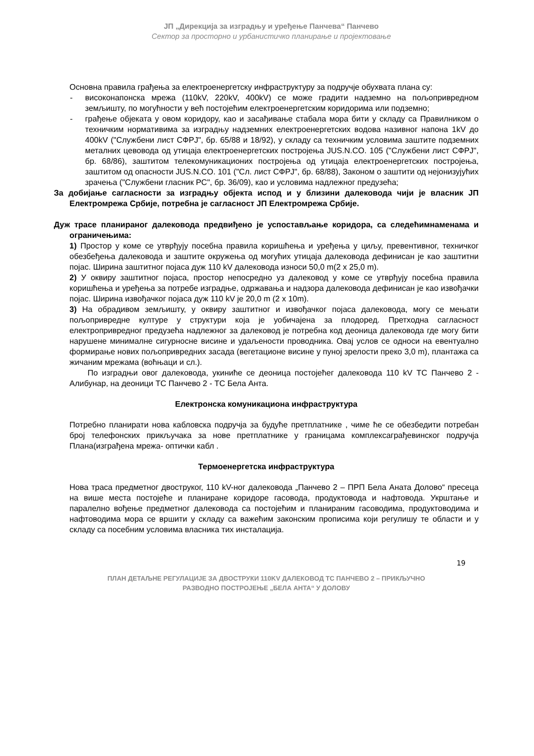ЈП „Дирекција за изградњу и уређење Панчева“ Панчево
Сектор за просторно и урбанистичко планирање и пројектовање
Основна правила грађења за електроенергетску инфраструктуру за подручје обухвата плана су:
- високонапонска мрежа (110kV, 220kV, 400kV) се може градити надземно на пољопривредном земљишту, по могућности у већ постојећим електроенергетским коридорима или подземно;
- грађење објеката у овом коридору, као и засађивање стабала мора бити у складу са Правилником о техничким нормативима за изградњу надземних електроенергетских водова називног напона 1kV до 400kV ("Службени лист СФРЈ", бр. 65/88 и 18/92), у складу са техничким условима заштите подземних металних цевовода од утицаја електроенергетских постројења JUS.N.CO. 105 ("Службени лист СФРЈ", бр. 68/86), заштитом телекомуникационих постројења од утицаја електроенергетских постројења, заштитом од опасности JUS.N.CO. 101 ("Сл. лист СФРЈ", бр. 68/88), Законом о заштити од нејонизујућих зрачења ("Службени гласник РС", бр. 36/09), као и условима надлежног предузећа;
За добијање сагласности за изградњу објекта испод и у близини далековода чији је власник ЈП Електромрежа Србије, потребна је сагласност ЈП Електромрежа Србије.
Дуж трасе планираног далековода предвиђено је успостављање коридора, са следећимнаменама и ограничењима:
1) Простор у коме се утврђују посебна правила коришћења и уређења у циљу, превентивног, техничког обезбеђења далековода и заштите окружења од могућих утицаја далековода дефинисан је као заштитни појас. Ширина заштитног појаса дуж 110 kV далековода износи 50,0 m(2 x 25,0 m).
2) У оквиру заштитног појаса, простор непосредно уз далековод у коме се утврђују посебна правила коришћења и уређења за потребе изградње, одржавања и надзора далековода дефинисан је као извођачки појас. Ширина извођачког појаса дуж 110 kV је 20,0 m (2 x 10m).
3) На обрадивом земљишту, у оквиру заштитног и извођачког појаса далековода, могу се мењати пољопривредне културе у структури која је уобичајена за плодоред. Претходна сагласност електропривредног предузећа надлежног за далековод је потребна код деоница далековода где могу бити нарушене минималне сигурносне висине и удаљености проводника. Овај услов се односи на евентуално формирање нових пољопривредних засада (вегетационе висине у пуној зрелости преко 3,0 m), плантажа са жичаним мрежама (воћњаци и сл.).
По изградњи овог далековода, укиниће се деоница постојећег далековода 110 kV ТС Панчево 2 - Алибунар, на деоници ТС Панчево 2 - ТС Бела Анта.
Електронска комуникациона инфраструктура
Потребно планирати нова кабловска подручја за будуће претплатнике , чиме ће се обезбедити потребан број телефонских прикључака за нове претплатнике у границама комплексаграђевинског подручја Плана(изграђена мрежа- оптички кабл .
Термоенергетска инфраструктура
Нова траса предметног двоструког, 110 kV-ног далековода „Панчево 2 – ПРП Бела Аната Долово“ пресеца на више места постојеће и планиране коридоре гасовода, продуктовода и нафтовода. Укрштање и паралелно вођење предметног далековода са постојећим и планираним гасоводима, продуктоводима и нафтоводима мора се вршити у складу са важећим законским прописима који регулишу те области и у складу са посебним условима власника тих инсталација.
19
ПЛАН ДЕТАЉНЕ РЕГУЛАЦИЈЕ ЗА ДВОСТРУКИ 110KV ДАЛЕКОВОД ТС ПАНЧЕВО 2 – ПРИКЉУЧНО
РАЗВОДНО ПОСТРОЈЕЊЕ „БЕЛА АНТА“ У ДОЛОВУ